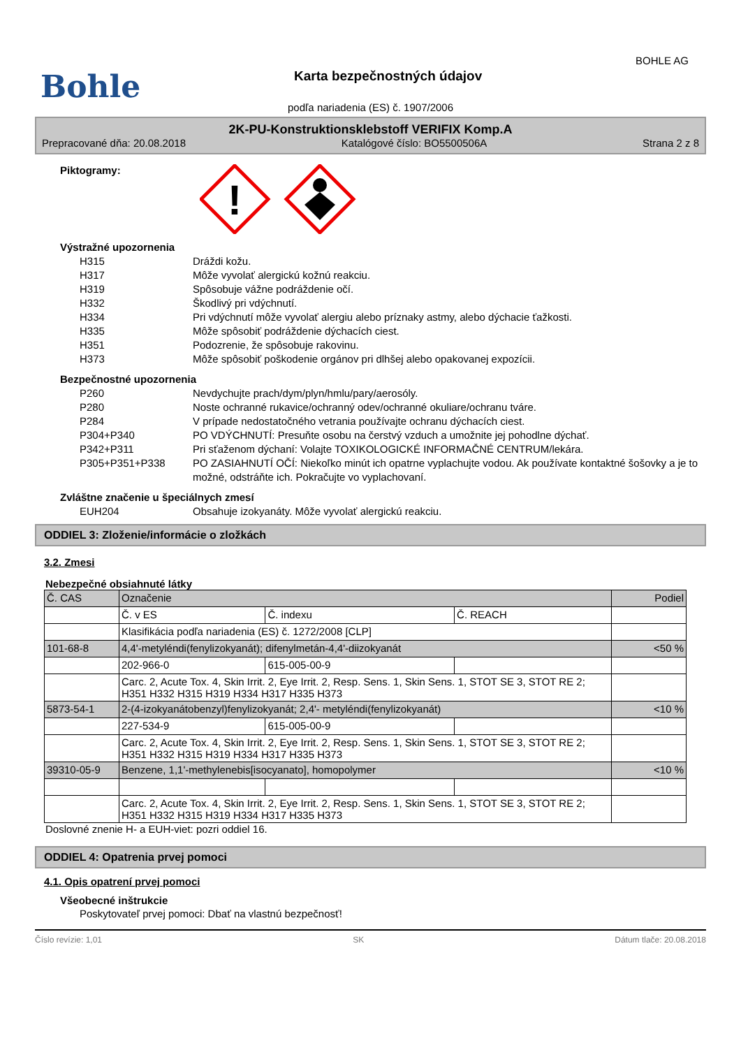Bohle
Karta bezpečnostných údajov
BOHLE AG
podľa nariadenia (ES) č. 1907/2006
2K-PU-Konstruktionsklebstoff VERIFIX Komp.A
Prepracované dňa: 20.08.2018 Katalógové číslo: BO5500506A Strana 2 z 8
Piktogramy:
!
Výstražné upozornenia
H315 Dráždi kožu.
H317 Môže vyvolať alergickú kožnú reakciu.
H319 Spôsobuje vážne podráždenie očí.
H332 Škodlivý pri vdýchnutí.
H334 Pri vdýchnutí môže vyvolať alergiu alebo príznaky astmy, alebo dýchacie ťažkosti.
H335 Môže spôsobiť podráždenie dýchacích ciest.
H351 Podozrenie, že spôsobuje rakovinu.
H373 Môže spôsobiť poškodenie orgánov pri dlhšej alebo opakovanej expozícii.
Bezpečnostné upozornenia
P260 Nevdychujte prach/dym/plyn/hmlu/pary/aerosóly.
P280 Noste ochranné rukavice/ochranný odev/ochranné okuliare/ochranu tváre.
P284 V prípade nedostatočného vetrania používajte ochranu dýchacích ciest.
P304+P340 PO VDÝCHNUTÍ: Presuňte osobu na čerstvý vzduch a umožnite jej pohodlne dýchať.
P342+P311 Pri sťaženom dýchaní: Volajte TOXIKOLOGICKÉ INFORMAČNÉ CENTRUM/lekára.
P305+P351+P338 PO ZASIAHNUTÍ OČÍ: Niekoľko minút ich opatrne vyplachujte vodou. Ak používate kontaktné šošovky a je to možné, odstráňte ich. Pokračujte vo vyplachovaní.
Zvláštne značenie u špeciálnych zmesí
EUH204 Obsahuje izokyanáty. Môže vyvolať alergickú reakciu.
ODDIEL 3: Zloženie/informácie o zložkách
3.2. Zmesi
Nebezpečné obsiahnuté látky
| Č. CAS | Označenie | | | Podiel |
| | Č. v ES | Č. indexu | Č. REACH | |
| | Klasifikácia podľa nariadenia (ES) č. 1272/2008 [CLP] | | | |
| 101-68-8 | 4,4'-metyléndi(fenylizokyanát); difenylmetán-4,4'-diizokyanát | | | <50 % |
| | 202-966-0 | 615-005-00-9 | | |
| | Carc. 2, Acute Tox. 4, Skin Irrit. 2, Eye Irrit. 2, Resp. Sens. 1, Skin Sens. 1, STOT SE 3, STOT RE 2; H351 H332 H315 H319 H334 H317 H335 H373 | | | |
| 5873-54-1 | 2-(4-izokyanátobenzyl)fenylizokyanát; 2,4'- metyléndi(fenylizokyanát) | | | <10 % |
| | 227-534-9 | 615-005-00-9 | | |
| | Carc. 2, Acute Tox. 4, Skin Irrit. 2, Eye Irrit. 2, Resp. Sens. 1, Skin Sens. 1, STOT SE 3, STOT RE 2; H351 H332 H315 H319 H334 H317 H335 H373 | | | |
| 39310-05-9 | Benzene, 1,1'-methylenebis[isocyanato], homopolymer | | | <10 % |
| | Carc. 2, Acute Tox. 4, Skin Irrit. 2, Eye Irrit. 2, Resp. Sens. 1, Skin Sens. 1, STOT SE 3, STOT RE 2; H351 H332 H315 H319 H334 H317 H335 H373 | | | |
Doslovné znenie H- a EUH-viet: pozri oddiel 16.
ODDIEL 4: Opatrenia prvej pomoci
4.1. Opis opatrení prvej pomoci
Všeobecné inštrukcie
Poskytovateľ prvej pomoci: Dbať na vlastnú bezpečnosť!
Číslo revízie: 1,01 SK Dátum tlače: 20.08.2018